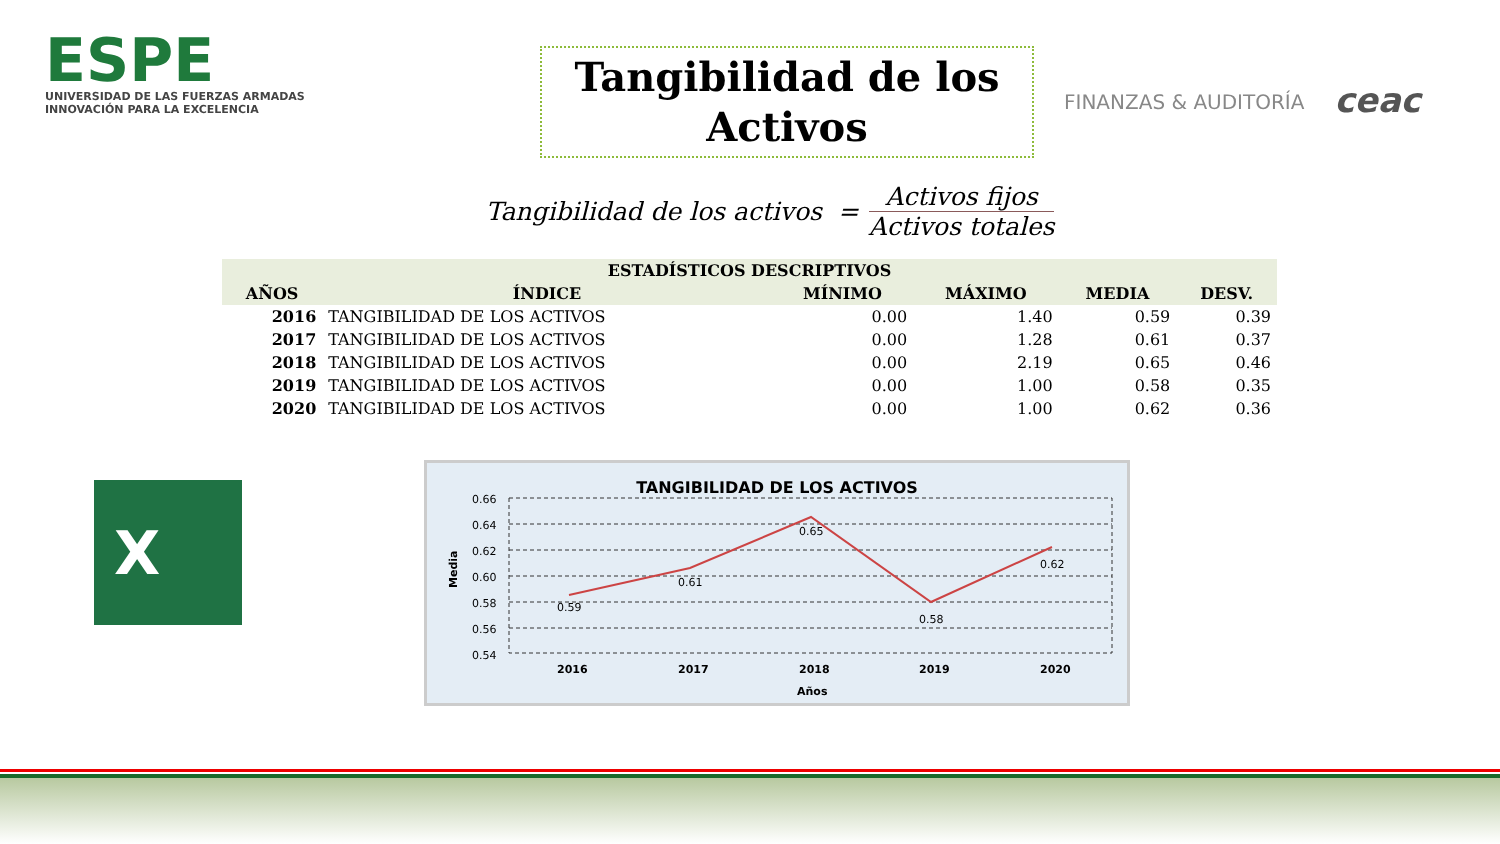ESPE
UNIVERSIDAD DE LAS FUERZAS ARMADAS
INNOVACIÓN PARA LA EXCELENCIA
Tangibilidad de los Activos
FINANZAS & AUDITORÍA
ceac
Tangibilidad de los activos =
Activos fijos
Activos totales
| ESTADÍSTICOS DESCRIPTIVOS | | | | | |
| --- | --- | --- | --- | --- | --- |
| AÑOS | ÍNDICE | MÍNIMO | MÁXIMO | MEDIA | DESV. |
| 2016 | TANGIBILIDAD DE LOS ACTIVOS | 0.00 | 1.40 | 0.59 | 0.39 |
| 2017 | TANGIBILIDAD DE LOS ACTIVOS | 0.00 | 1.28 | 0.61 | 0.37 |
| 2018 | TANGIBILIDAD DE LOS ACTIVOS | 0.00 | 2.19 | 0.65 | 0.46 |
| 2019 | TANGIBILIDAD DE LOS ACTIVOS | 0.00 | 1.00 | 0.58 | 0.35 |
| 2020 | TANGIBILIDAD DE LOS ACTIVOS | 0.00 | 1.00 | 0.62 | 0.36 |
X
TANGIBILIDAD DE LOS ACTIVOS
0.66
0.64
0.62
0.60
0.58
0.56
0.54
Media
0.59
0.61
0.65
0.58
0.62
2016
2017
2018
2019
2020
Años